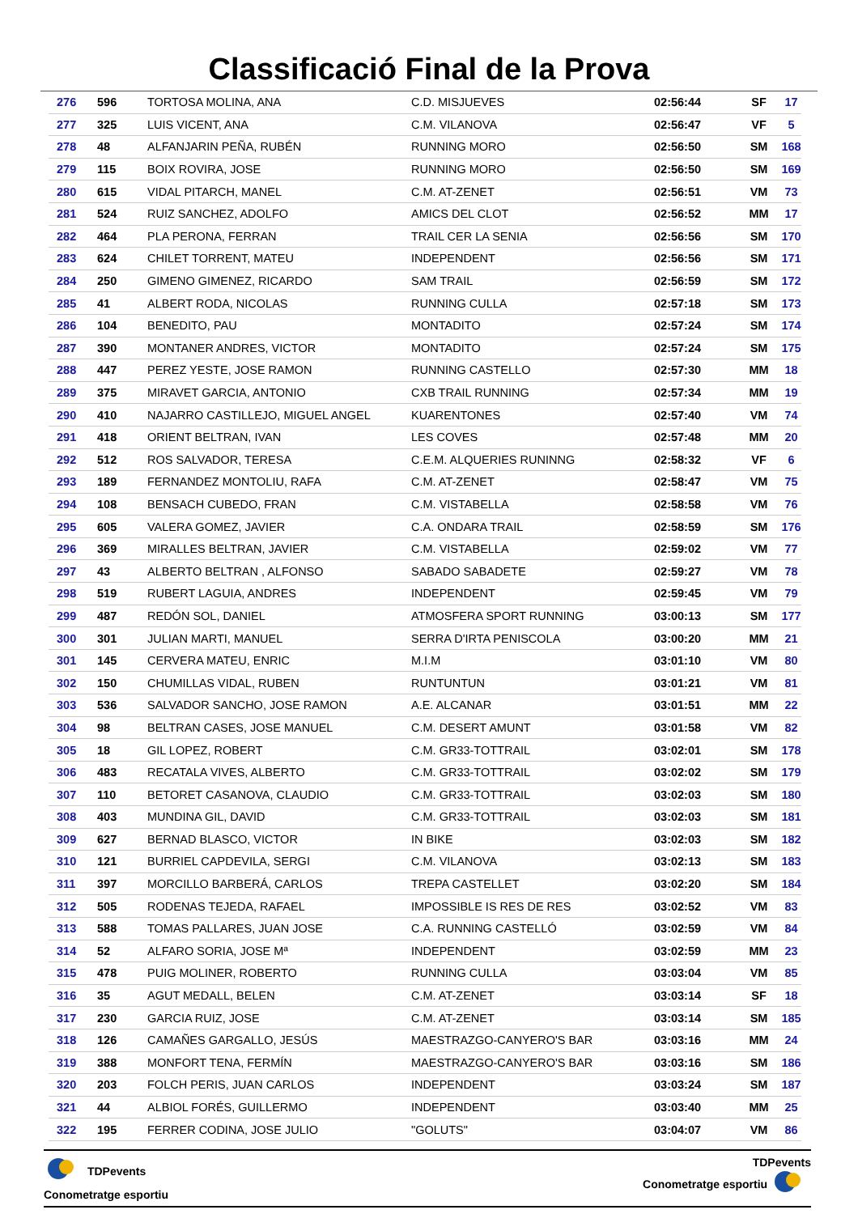Classificació Final de la Prova
| 276 | 596 | TORTOSA MOLINA, ANA | C.D. MISJUEVES | 02:56:44 | SF | 17 |
| 277 | 325 | LUIS VICENT, ANA | C.M. VILANOVA | 02:56:47 | VF | 5 |
| 278 | 48 | ALFANJARIN PEÑA, RUBÉN | RUNNING MORO | 02:56:50 | SM | 168 |
| 279 | 115 | BOIX ROVIRA, JOSE | RUNNING MORO | 02:56:50 | SM | 169 |
| 280 | 615 | VIDAL PITARCH, MANEL | C.M. AT-ZENET | 02:56:51 | VM | 73 |
| 281 | 524 | RUIZ SANCHEZ, ADOLFO | AMICS DEL CLOT | 02:56:52 | MM | 17 |
| 282 | 464 | PLA PERONA, FERRAN | TRAIL CER LA SENIA | 02:56:56 | SM | 170 |
| 283 | 624 | CHILET TORRENT, MATEU | INDEPENDENT | 02:56:56 | SM | 171 |
| 284 | 250 | GIMENO GIMENEZ, RICARDO | SAM TRAIL | 02:56:59 | SM | 172 |
| 285 | 41 | ALBERT RODA, NICOLAS | RUNNING CULLA | 02:57:18 | SM | 173 |
| 286 | 104 | BENEDITO, PAU | MONTADITO | 02:57:24 | SM | 174 |
| 287 | 390 | MONTANER ANDRES, VICTOR | MONTADITO | 02:57:24 | SM | 175 |
| 288 | 447 | PEREZ YESTE, JOSE RAMON | RUNNING CASTELLO | 02:57:30 | MM | 18 |
| 289 | 375 | MIRAVET GARCIA, ANTONIO | CXB TRAIL RUNNING | 02:57:34 | MM | 19 |
| 290 | 410 | NAJARRO CASTILLEJO, MIGUEL ANGEL | KUARENTONES | 02:57:40 | VM | 74 |
| 291 | 418 | ORIENT BELTRAN, IVAN | LES COVES | 02:57:48 | MM | 20 |
| 292 | 512 | ROS SALVADOR, TERESA | C.E.M. ALQUERIES RUNINNG | 02:58:32 | VF | 6 |
| 293 | 189 | FERNANDEZ MONTOLIU, RAFA | C.M. AT-ZENET | 02:58:47 | VM | 75 |
| 294 | 108 | BENSACH CUBEDO, FRAN | C.M. VISTABELLA | 02:58:58 | VM | 76 |
| 295 | 605 | VALERA GOMEZ, JAVIER | C.A. ONDARA TRAIL | 02:58:59 | SM | 176 |
| 296 | 369 | MIRALLES BELTRAN, JAVIER | C.M. VISTABELLA | 02:59:02 | VM | 77 |
| 297 | 43 | ALBERTO BELTRAN , ALFONSO | SABADO SABADETE | 02:59:27 | VM | 78 |
| 298 | 519 | RUBERT LAGUIA, ANDRES | INDEPENDENT | 02:59:45 | VM | 79 |
| 299 | 487 | REDÓN SOL, DANIEL | ATMOSFERA SPORT RUNNING | 03:00:13 | SM | 177 |
| 300 | 301 | JULIAN MARTI, MANUEL | SERRA D'IRTA PENISCOLA | 03:00:20 | MM | 21 |
| 301 | 145 | CERVERA MATEU, ENRIC | M.I.M | 03:01:10 | VM | 80 |
| 302 | 150 | CHUMILLAS VIDAL, RUBEN | RUNTUNTUN | 03:01:21 | VM | 81 |
| 303 | 536 | SALVADOR SANCHO, JOSE RAMON | A.E. ALCANAR | 03:01:51 | MM | 22 |
| 304 | 98 | BELTRAN CASES, JOSE MANUEL | C.M. DESERT AMUNT | 03:01:58 | VM | 82 |
| 305 | 18 | GIL LOPEZ, ROBERT | C.M. GR33-TOTTRAIL | 03:02:01 | SM | 178 |
| 306 | 483 | RECATALA VIVES, ALBERTO | C.M. GR33-TOTTRAIL | 03:02:02 | SM | 179 |
| 307 | 110 | BETORET CASANOVA, CLAUDIO | C.M. GR33-TOTTRAIL | 03:02:03 | SM | 180 |
| 308 | 403 | MUNDINA GIL, DAVID | C.M. GR33-TOTTRAIL | 03:02:03 | SM | 181 |
| 309 | 627 | BERNAD BLASCO, VICTOR | IN BIKE | 03:02:03 | SM | 182 |
| 310 | 121 | BURRIEL CAPDEVILA, SERGI | C.M. VILANOVA | 03:02:13 | SM | 183 |
| 311 | 397 | MORCILLO BARBERÁ, CARLOS | TREPA CASTELLET | 03:02:20 | SM | 184 |
| 312 | 505 | RODENAS TEJEDA, RAFAEL | IMPOSSIBLE IS RES DE RES | 03:02:52 | VM | 83 |
| 313 | 588 | TOMAS PALLARES, JUAN JOSE | C.A. RUNNING CASTELLÓ | 03:02:59 | VM | 84 |
| 314 | 52 | ALFARO SORIA, JOSE Mª | INDEPENDENT | 03:02:59 | MM | 23 |
| 315 | 478 | PUIG MOLINER, ROBERTO | RUNNING CULLA | 03:03:04 | VM | 85 |
| 316 | 35 | AGUT MEDALL, BELEN | C.M. AT-ZENET | 03:03:14 | SF | 18 |
| 317 | 230 | GARCIA RUIZ, JOSE | C.M. AT-ZENET | 03:03:14 | SM | 185 |
| 318 | 126 | CAMAÑES GARGALLO, JESÚS | MAESTRAZGO-CANYERO'S BAR | 03:03:16 | MM | 24 |
| 319 | 388 | MONFORT TENA, FERMÍN | MAESTRAZGO-CANYERO'S BAR | 03:03:16 | SM | 186 |
| 320 | 203 | FOLCH PERIS, JUAN CARLOS | INDEPENDENT | 03:03:24 | SM | 187 |
| 321 | 44 | ALBIOL FORÉS, GUILLERMO | INDEPENDENT | 03:03:40 | MM | 25 |
| 322 | 195 | FERRER CODINA, JOSE JULIO | "GOLUTS" | 03:04:07 | VM | 86 |
TDPevents
Conometratge esportiu
TDPevents
Conometratge esportiu